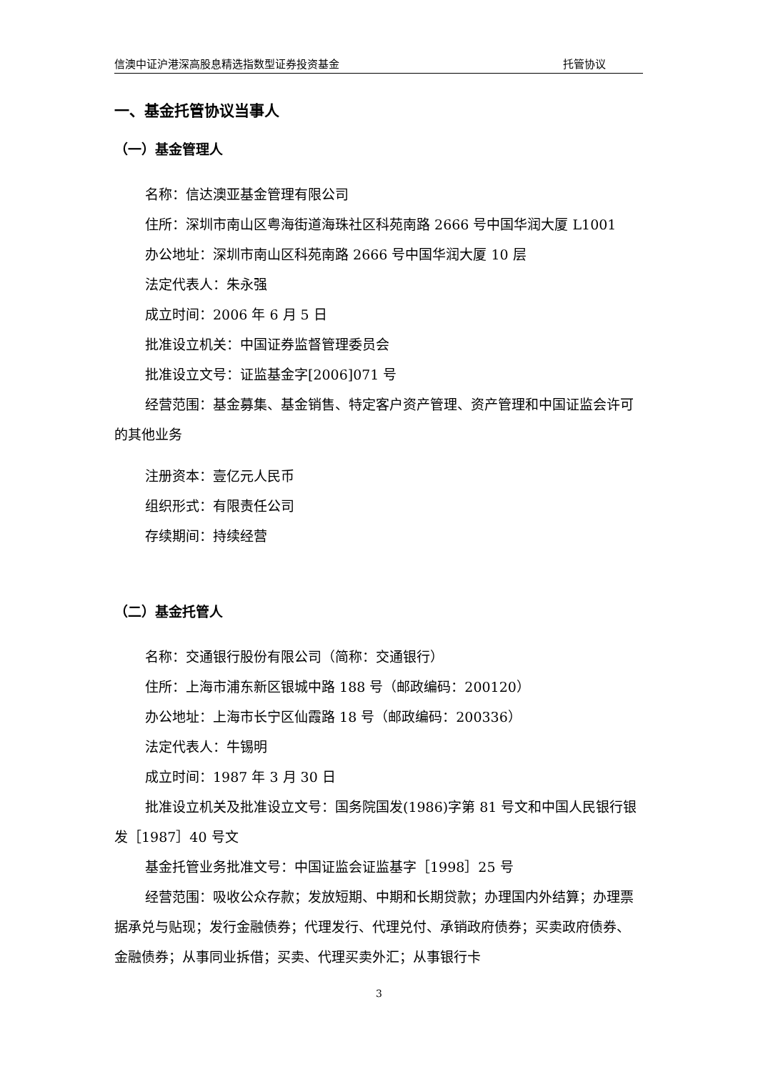信澳中证沪港深高股息精选指数型证券投资基金 托管协议
一、基金托管协议当事人
（一）基金管理人
名称：信达澳亚基金管理有限公司
住所：深圳市南山区粤海街道海珠社区科苑南路 2666 号中国华润大厦 L1001
办公地址：深圳市南山区科苑南路 2666 号中国华润大厦 10 层
法定代表人：朱永强
成立时间：2006 年 6 月 5 日
批准设立机关：中国证券监督管理委员会
批准设立文号：证监基金字[2006]071 号
经营范围：基金募集、基金销售、特定客户资产管理、资产管理和中国证监会许可的其他业务
注册资本：壹亿元人民币
组织形式：有限责任公司
存续期间：持续经营
（二）基金托管人
名称：交通银行股份有限公司（简称：交通银行）
住所：上海市浦东新区银城中路 188 号（邮政编码：200120）
办公地址：上海市长宁区仙霞路 18 号（邮政编码：200336）
法定代表人：牛锡明
成立时间：1987 年 3 月 30 日
批准设立机关及批准设立文号：国务院国发(1986)字第 81 号文和中国人民银行银发［1987］40 号文
基金托管业务批准文号：中国证监会证监基字［1998］25 号
经营范围：吸收公众存款；发放短期、中期和长期贷款；办理国内外结算；办理票据承兑与贴现；发行金融债券；代理发行、代理兑付、承销政府债券；买卖政府债券、金融债券；从事同业拆借；买卖、代理买卖外汇；从事银行卡
3